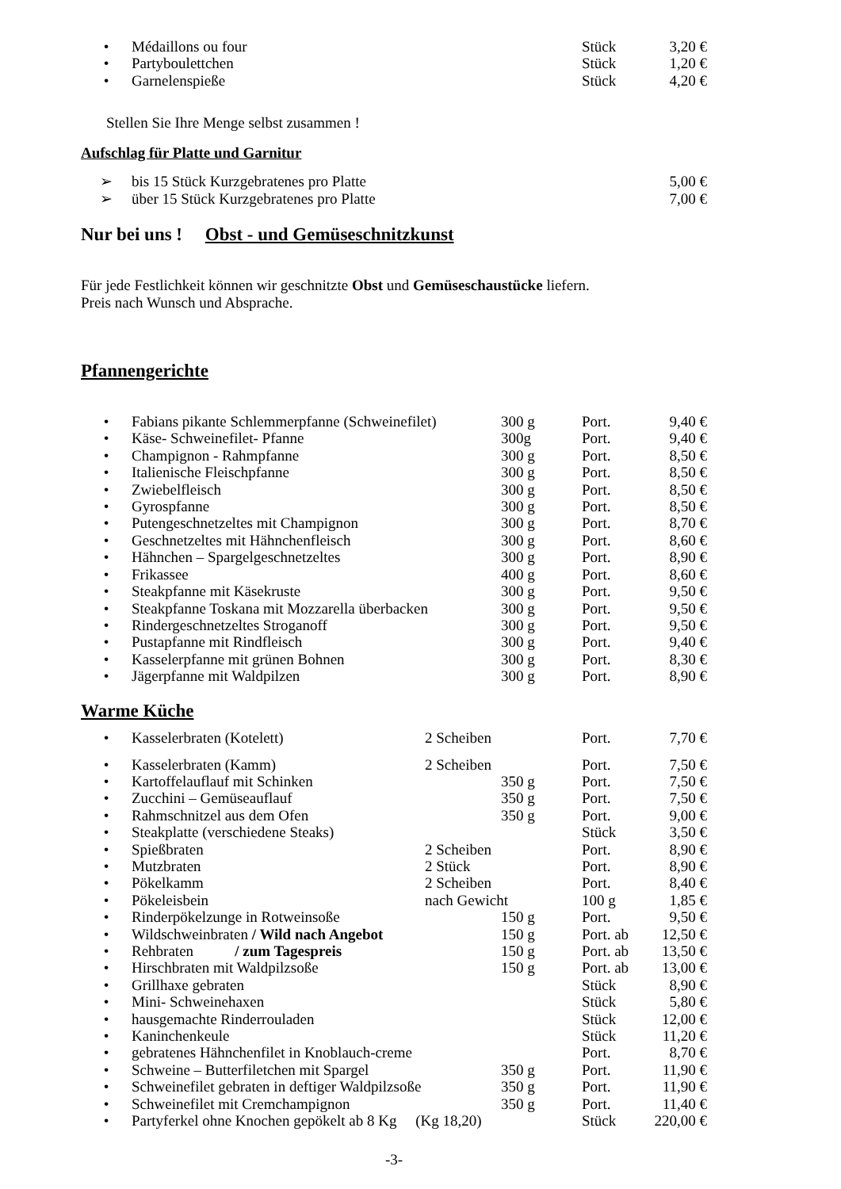| • | Médaillons ou four | Stück | 3,20 € |
| • | Partyboulettchen | Stück | 1,20 € |
| • | Garnelenspieße | Stück | 4,20 € |
Stellen Sie Ihre Menge selbst zusammen !
Aufschlag für Platte und Garnitur
| ➢ | bis 15 Stück Kurzgebratenes pro Platte | 5,00 € |
| ➢ | über 15 Stück Kurzgebratenes pro Platte | 7,00 € |
Nur bei uns ! Obst - und Gemüseschnitzkunst
Für jede Festlichkeit können wir geschnitzte Obst und Gemüseschaustücke liefern.
Preis nach Wunsch und Absprache.
Pfannengerichte
| • | Fabians pikante Schlemmerpfanne (Schweinefilet) | 300 g | Port. | 9,40 € |
| • | Käse- Schweinefilet- Pfanne | 300g | Port. | 9,40 € |
| • | Champignon - Rahmpfanne | 300 g | Port. | 8,50 € |
| • | Italienische Fleischpfanne | 300 g | Port. | 8,50 € |
| • | Zwiebelfleisch | 300 g | Port. | 8,50 € |
| • | Gyrospfanne | 300 g | Port. | 8,50 € |
| • | Putengeschnetzeltes mit Champignon | 300 g | Port. | 8,70 € |
| • | Geschnetzeltes mit Hähnchenfleisch | 300 g | Port. | 8,60 € |
| • | Hähnchen – Spargelgeschnetzeltes | 300 g | Port. | 8,90 € |
| • | Frikassee | 400 g | Port. | 8,60 € |
| • | Steakpfanne mit Käsekruste | 300 g | Port. | 9,50 € |
| • | Steakpfanne Toskana mit Mozzarella überbacken | 300 g | Port. | 9,50 € |
| • | Rindergeschnetzeltes Stroganoff | 300 g | Port. | 9,50 € |
| • | Pustapfanne mit Rindfleisch | 300 g | Port. | 9,40 € |
| • | Kasselerpfanne mit grünen Bohnen | 300 g | Port. | 8,30 € |
| • | Jägerpfanne mit Waldpilzen | 300 g | Port. | 8,90 € |
Warme Küche
| • | Kasselerbraten (Kotelett) | 2 Scheiben | | Port. | 7,70 € |
| • | Kasselerbraten (Kamm) | 2 Scheiben | | Port. | 7,50 € |
| • | Kartoffelauflauf mit Schinken | | 350 g | Port. | 7,50 € |
| • | Zucchini – Gemüseauflauf | | 350 g | Port. | 7,50 € |
| • | Rahmschnitzel aus dem Ofen | | 350 g | Port. | 9,00 € |
| • | Steakplatte (verschiedene Steaks) | | | Stück | 3,50 € |
| • | Spießbraten | 2 Scheiben | | Port. | 8,90 € |
| • | Mutzbraten | 2 Stück | | Port. | 8,90 € |
| • | Pökelkamm | 2 Scheiben | | Port. | 8,40 € |
| • | Pökeleisbein | nach Gewicht | | 100 g | 1,85 € |
| • | Rinderpökelzunge in Rotweinsoße | | 150 g | Port. | 9,50 € |
| • | Wildschweinbraten / Wild nach Angebot | | 150 g | Port. ab | 12,50 € |
| • | Rehbraten / zum Tagespreis | | 150 g | Port. ab | 13,50 € |
| • | Hirschbraten mit Waldpilzsoße | | 150 g | Port. ab | 13,00 € |
| • | Grillhaxe gebraten | | | Stück | 8,90 € |
| • | Mini- Schweinehaxen | | | Stück | 5,80 € |
| • | hausgemachte Rinderrouladen | | | Stück | 12,00 € |
| • | Kaninchenkeule | | | Stück | 11,20 € |
| • | gebratenes Hähnchenfilet in Knoblauch-creme | | | Port. | 8,70 € |
| • | Schweine – Butterfiletchen mit Spargel | | 350 g | Port. | 11,90 € |
| • | Schweinefilet gebraten in deftiger Waldpilzsoße | | 350 g | Port. | 11,90 € |
| • | Schweinefilet mit Cremchampignon | | 350 g | Port. | 11,40 € |
| • | Partyferkel ohne Knochen gepökelt ab 8 Kg (Kg 18,20) | | | Stück | 220,00 € |
-3-